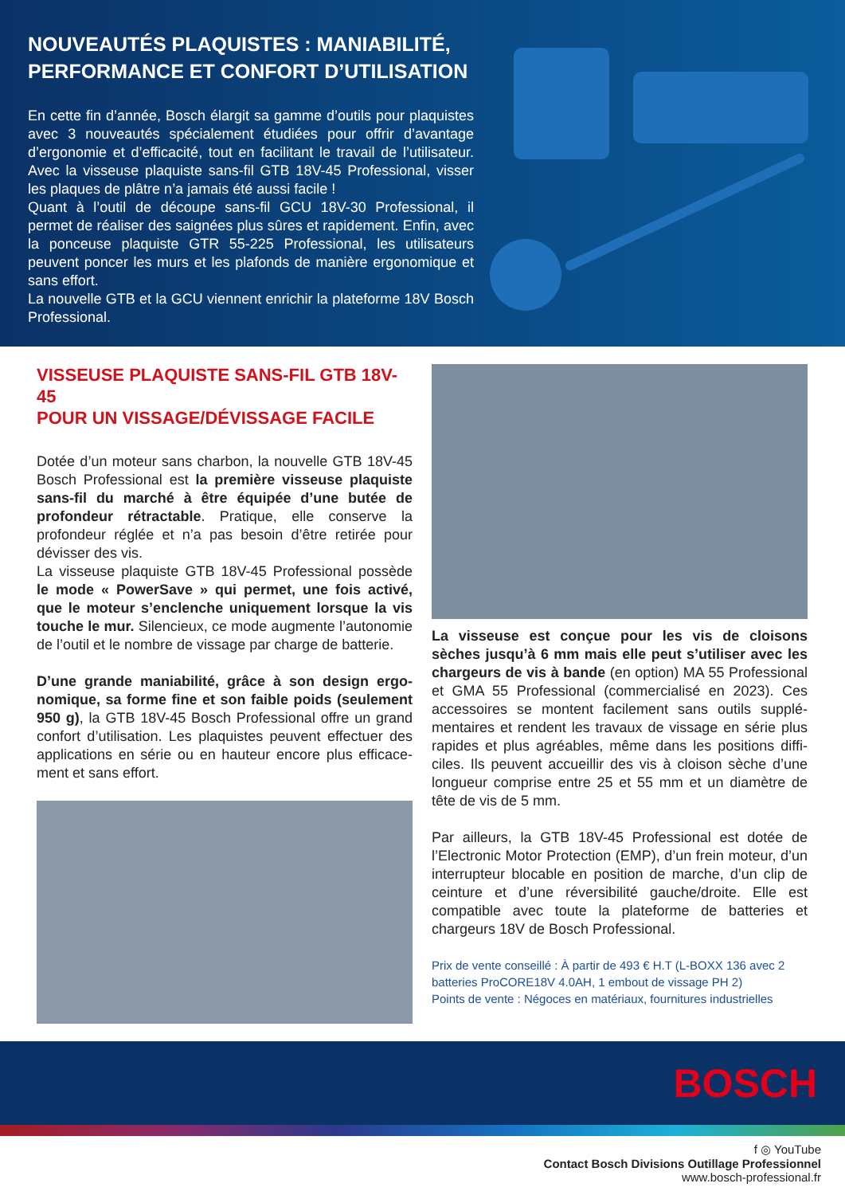NOUVEAUTÉS PLAQUISTES : MANIABILITÉ, PERFORMANCE ET CONFORT D’UTILISATION
En cette fin d’année, Bosch élargit sa gamme d’outils pour plaquistes avec 3 nouveautés spécialement étudiées pour offrir d’avantage d’ergonomie et d’efficacité, tout en facilitant le travail de l’utilisateur. Avec la visseuse plaquiste sans-fil GTB 18V-45 Professional, visser les plaques de plâtre n’a jamais été aussi facile !
Quant à l’outil de découpe sans-fil GCU 18V-30 Professional, il permet de réaliser des saignées plus sûres et rapidement. Enfin, avec la ponceuse plaquiste GTR 55-225 Professional, les utilisateurs peuvent poncer les murs et les plafonds de manière ergonomique et sans effort.
La nouvelle GTB et la GCU viennent enrichir la plateforme 18V Bosch Professional.
VISSEUSE PLAQUISTE SANS-FIL GTB 18V-45
POUR UN VISSAGE/DÉVISSAGE FACILE
Dotée d’un moteur sans charbon, la nouvelle GTB 18V-45 Bosch Professional est la première visseuse plaquiste sans-fil du marché à être équipée d’une butée de profondeur rétractable. Pratique, elle conserve la profondeur réglée et n’a pas besoin d’être retirée pour dévisser des vis.
La visseuse plaquiste GTB 18V-45 Professional possède le mode « PowerSave » qui permet, une fois activé, que le moteur s’enclenche uniquement lorsque la vis touche le mur. Silencieux, ce mode augmente l’autonomie de l’outil et le nombre de vissage par charge de batterie.
D’une grande maniabilité, grâce à son design ergo­nomique, sa forme fine et son faible poids (seulement 950 g), la GTB 18V-45 Bosch Professional offre un grand confort d’utilisation. Les plaquistes peuvent effectuer des applications en série ou en hauteur encore plus efficace­ment et sans effort.
La visseuse est conçue pour les vis de cloisons sèches jusqu’à 6 mm mais elle peut s’utiliser avec les chargeurs de vis à bande (en option) MA 55 Professional et GMA 55 Professional (commercialisé en 2023). Ces accessoires se montent facilement sans outils supplé­mentaires et rendent les travaux de vissage en série plus rapides et plus agréables, même dans les positions diffi­ciles. Ils peuvent accueillir des vis à cloison sèche d’une longueur comprise entre 25 et 55 mm et un diamètre de tête de vis de 5 mm.
Par ailleurs, la GTB 18V-45 Professional est dotée de l’Electronic Motor Protection (EMP), d’un frein moteur, d’un interrupteur blocable en position de marche, d’un clip de ceinture et d’une réversibilité gauche/droite. Elle est compatible avec toute la plateforme de batteries et chargeurs 18V de Bosch Professional.
Prix de vente conseillé : À partir de 493 € H.T (L-BOXX 136 avec 2 batteries ProCORE18V 4.0AH, 1 embout de vissage PH 2)
Points de vente : Négoces en matériaux, fournitures industrielles
BOSCH
f ◎ YouTube
Contact Bosch Divisions Outillage Professionnel
www.bosch-professional.fr